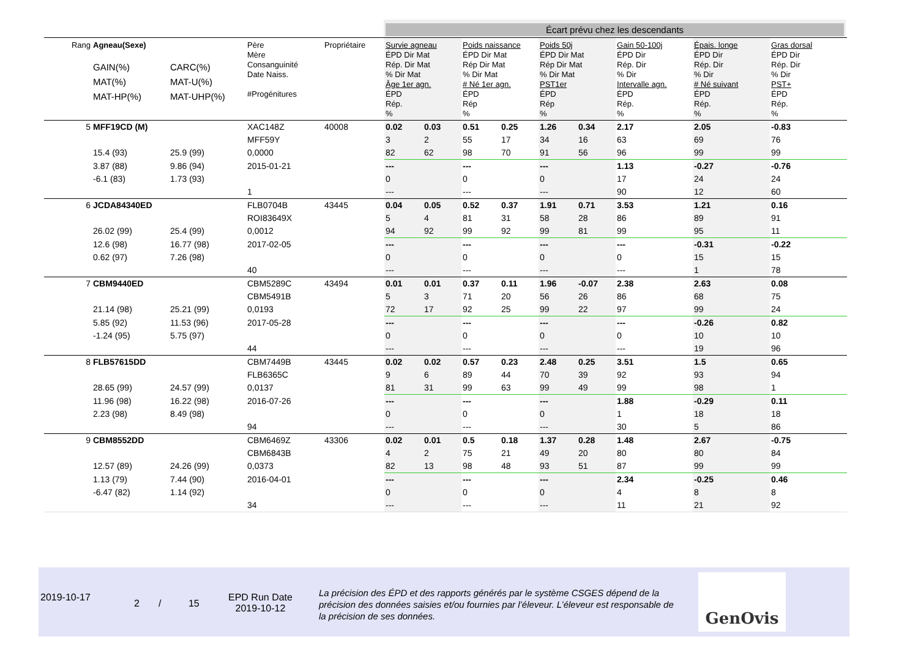Écart prévu chez les descendants
| Rang | Agneau(Sexe) GAIN(%) MAT(%) MAT-HP(%) | CARC(%) MAT-U(%) MAT-UHP(%) | Père Mère Consanguinité Date Naiss. #Progénitures | Propriétaire | Survie agneau ÉPD Dir Mat Rép. Dir Mat % Dir Mat Âge 1er agn. ÉPD Rép. % | | Poids naissance ÉPD Dir Mat Rép Dir Mat % Dir Mat # Né 1er agn. ÉPD Rép % | | Poids 50j ÉPD Dir Mat Rép Dir Mat % Dir Mat PST1er ÉPD Rép % | | Gain 50-100j ÉPD Dir Rép. Dir % Dir Intervalle agn. ÉPD Rép. % | Épais. longe ÉPD Dir Rép. Dir % Dir # Né suivant ÉPD Rép. % | Gras dorsal ÉPD Dir Rép. Dir % Dir PST+ ÉPD Rép. % |
| --- | --- | --- | --- | --- | --- | --- | --- | --- | --- | --- | --- | --- | --- |
| 5 | MFF19CD (M) | | XAC148Z | 40008 | 0.02 | 0.03 | 0.51 | 0.25 | 1.26 | 0.34 | 2.17 | 2.05 | -0.83 |
| | | | MFF59Y | | 3 | 2 | 55 | 17 | 34 | 16 | 63 | 69 | 76 |
| | 15.4 (93) | 25.9 (99) | 0,0000 | | 82 | 62 | 98 | 70 | 91 | 56 | 96 | 99 | 99 |
| | 3.87 (88) | 9.86 (94) | 2015-01-21 | | --- | | --- | | --- | | 1.13 | -0.27 | -0.76 |
| | -6.1 (83) | 1.73 (93) | | | 0 | | 0 | | 0 | | 17 | 24 | 24 |
| | | | 1 | | --- | | --- | | --- | | 90 | 12 | 60 |
| 6 | JCDA84340ED | | FLB0704B | 43445 | 0.04 | 0.05 | 0.52 | 0.37 | 1.91 | 0.71 | 3.53 | 1.21 | 0.16 |
| | | | ROI83649X | | 5 | 4 | 81 | 31 | 58 | 28 | 86 | 89 | 91 |
| | 26.02 (99) | 25.4 (99) | 0,0012 | | 94 | 92 | 99 | 92 | 99 | 81 | 99 | 95 | 11 |
| | 12.6 (98) | 16.77 (98) | 2017-02-05 | | --- | | --- | | --- | | --- | -0.31 | -0.22 |
| | 0.62 (97) | 7.26 (98) | | | 0 | | 0 | | 0 | | 0 | 15 | 15 |
| | | | 40 | | --- | | --- | | --- | | --- | 1 | 78 |
| 7 | CBM9440ED | | CBM5289C | 43494 | 0.01 | 0.01 | 0.37 | 0.11 | 1.96 | -0.07 | 2.38 | 2.63 | 0.08 |
| | | | CBM5491B | | 5 | 3 | 71 | 20 | 56 | 26 | 86 | 68 | 75 |
| | 21.14 (98) | 25.21 (99) | 0,0193 | | 72 | 17 | 92 | 25 | 99 | 22 | 97 | 99 | 24 |
| | 5.85 (92) | 11.53 (96) | 2017-05-28 | | --- | | --- | | --- | | --- | -0.26 | 0.82 |
| | -1.24 (95) | 5.75 (97) | | | 0 | | 0 | | 0 | | 0 | 10 | 10 |
| | | | 44 | | --- | | --- | | --- | | --- | 19 | 96 |
| 8 | FLB57615DD | | CBM7449B | 43445 | 0.02 | 0.02 | 0.57 | 0.23 | 2.48 | 0.25 | 3.51 | 1.5 | 0.65 |
| | | | FLB6365C | | 9 | 6 | 89 | 44 | 70 | 39 | 92 | 93 | 94 |
| | 28.65 (99) | 24.57 (99) | 0,0137 | | 81 | 31 | 99 | 63 | 99 | 49 | 99 | 98 | 1 |
| | 11.96 (98) | 16.22 (98) | 2016-07-26 | | --- | | --- | | --- | | 1.88 | -0.29 | 0.11 |
| | 2.23 (98) | 8.49 (98) | | | 0 | | 0 | | 0 | | 1 | 18 | 18 |
| | | | 94 | | --- | | --- | | --- | | 30 | 5 | 86 |
| 9 | CBM8552DD | | CBM6469Z | 43306 | 0.02 | 0.01 | 0.5 | 0.18 | 1.37 | 0.28 | 1.48 | 2.67 | -0.75 |
| | | | CBM6843B | | 4 | 2 | 75 | 21 | 49 | 20 | 80 | 80 | 84 |
| | 12.57 (89) | 24.26 (99) | 0,0373 | | 82 | 13 | 98 | 48 | 93 | 51 | 87 | 99 | 99 |
| | 1.13 (79) | 7.44 (90) | 2016-04-01 | | --- | | --- | | --- | | 2.34 | -0.25 | 0.46 |
| | -6.47 (82) | 1.14 (92) | | | 0 | | 0 | | 0 | | 4 | 8 | 8 |
| | | | 34 | | --- | | --- | | --- | | 11 | 21 | 92 |
2019-10-17
2 / 15
EPD Run Date
2019-10-12
La précision des ÉPD et des rapports générés par le système CSGES dépend de la précision des données saisies et/ou fournies par l’éleveur. L’éleveur est responsable de la précision de ses données.
GenOvis